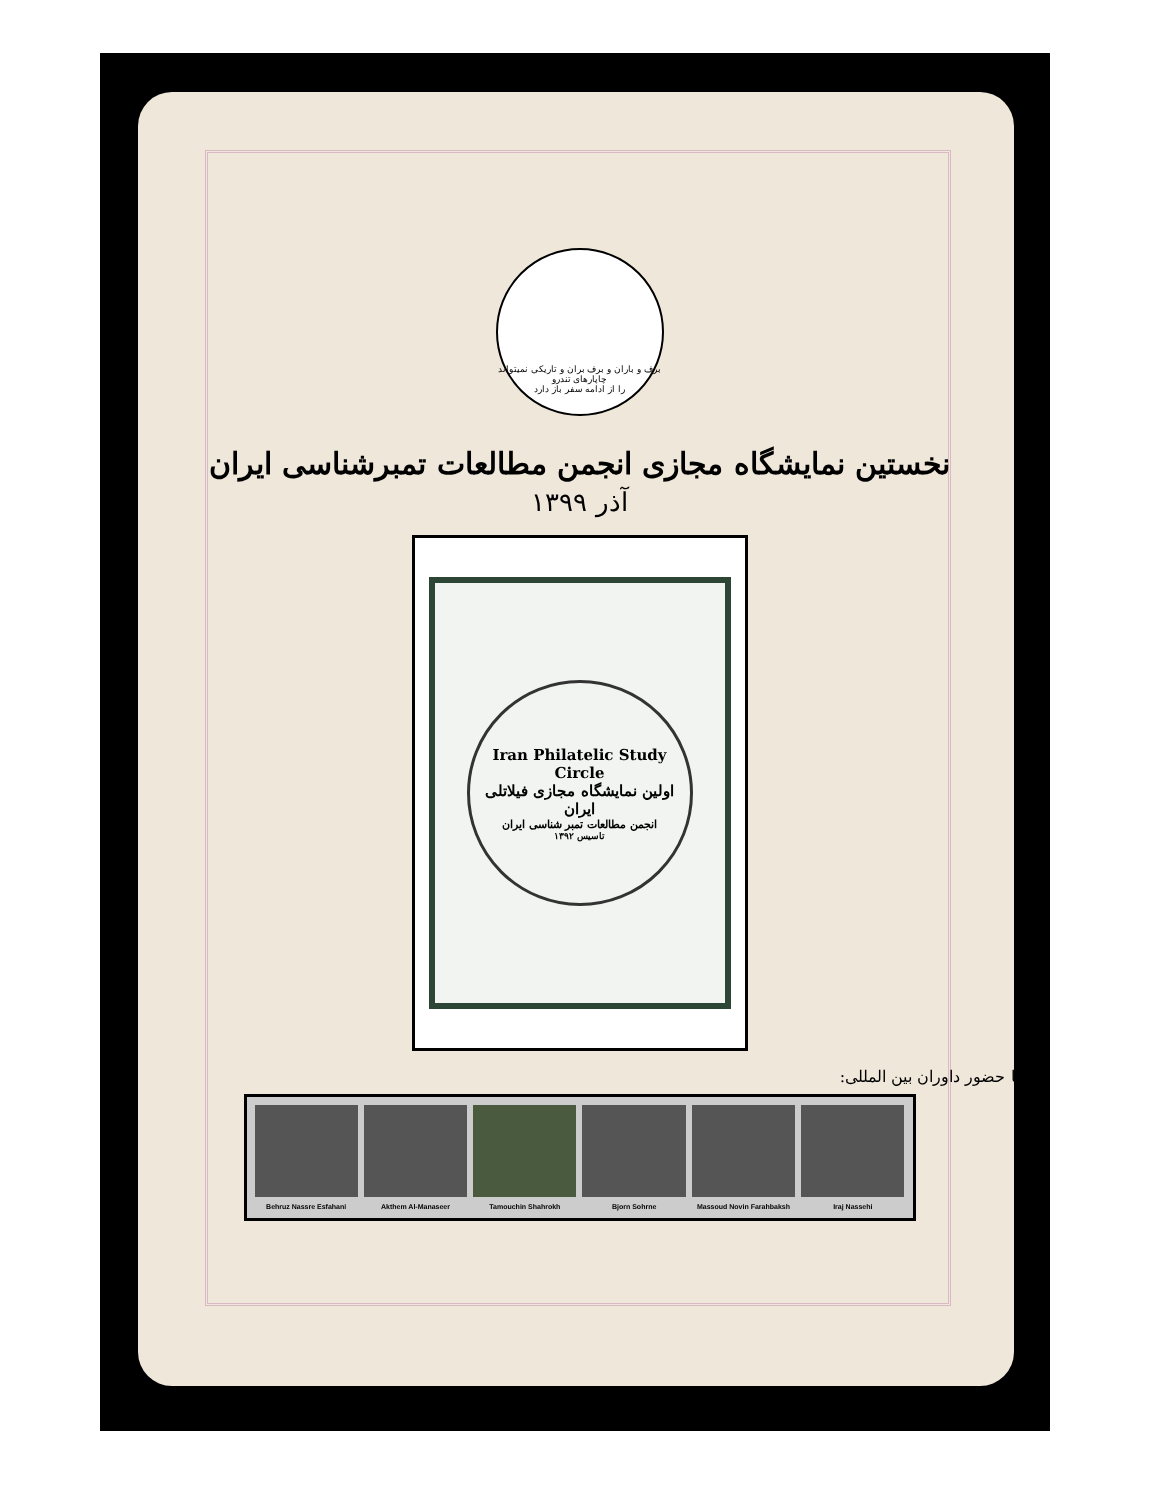برف و باران و برف بران و تاریکی نمیتواند چاپارهای تندرو
را از ادامه سفر باز دارد
نخستین نمایشگاه مجازی انجمن مطالعات تمبرشناسی ایران
آذر ۱۳۹۹
Iran Philatelic Study Circle
اولین نمایشگاه مجازی فیلاتلی ایران
انجمن مطالعات تمبر شناسی ایران
تاسیس ۱۳۹۲
با حضور داوران بین المللی:
Behruz Nassre Esfahani Akthem Al-Manaseer Tamouchin Shahrokh Bjorn Sohrne Massoud Novin Farahbaksh Iraj Nassehi